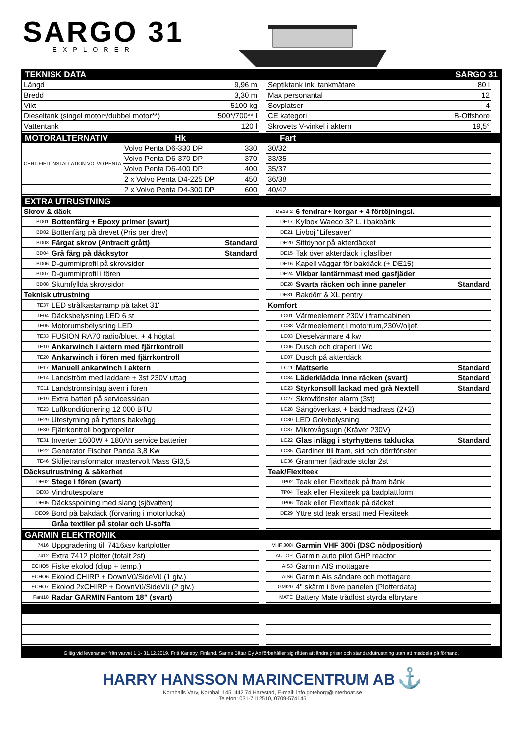SARGO 31
EXPLORER
TEKNISK DATA SARGO 31
| Längd | 9,96 m |
| Bredd | 3,30 m |
| Vikt | 5100 kg |
| Dieseltank (singel motor*/dubbel motor**) | 500*/700** l |
| Vattentank | 120 l |
| Septiktank inkl tankmätare | 80 l |
| Max personantal | 12 |
| Sovplatser | 4 |
| CE kategori | B-Offshore |
| Skrovets V-vinkel i aktern | 19,5° |
MOTORALTERNATIV Hk Fart
| CERTIFIED INSTALLATION VOLVO PENTA | Volvo Penta D6-330 DP | 330 |
| | Volvo Penta D6-370 DP | 370 |
| | Volvo Penta D6-400 DP | 400 |
| | 2 x Volvo Penta D4-225 DP | 450 |
| | 2 x Volvo Penta D4-300 DP | 600 |
| 30/32 |
| 33/35 |
| 35/37 |
| 36/38 |
| 40/42 |
EXTRA UTRUSTNING
| Skrov & däck | | |
| BD01 | Bottenfärg + Epoxy primer (svart) | |
| BD02 | Bottenfärg på drevet (Pris per drev) | |
| BD03 | Färgat skrov (Antracit grått) | Standard |
| BD04 | Grå färg på däcksytor | Standard |
| BD06 | D-gummiprofil på skrovsidor | |
| BD07 | D-gummiprofil i fören | |
| BD08 | Skumfyllda skrovsidor | |
| Teknisk utrustning | | |
| TE37 | LED strålkastarramp på taket 31' | |
| TE04 | Däcksbelysning LED 6 st | |
| TE05 | Motorumsbelysning LED | |
| TE33 | FUSION RA70 radio/bluet. + 4 högtal. | |
| TE10 | Ankarwinch i aktern med fjärrkontroll | |
| TE20 | Ankarwinch i fören med fjärrkontroll | |
| TE17 | Manuell ankarwinch i aktern | |
| TE14 | Landström med laddare + 3st 230V uttag | |
| TE11 | Landströmsintag även i fören | |
| TE19 | Extra batteri på servicessidan | |
| TE23 | Luftkonditionering 12 000 BTU | |
| TE29 | Utestyrning på hyttens bakvägg | |
| TE30 | Fjärrkontroll bogpropeller | |
| TE31 | Inverter 1600W + 180Ah service batterier | |
| TE22 | Generator Fischer Panda 3,8 Kw | |
| TE46 | Skiljetransformator mastervolt Mass GI3,5 | |
| Däcksutrustning & säkerhet | | |
| DE02 | Stege i fören (svart) | |
| DE03 | Vindrutespolare | |
| DE05 | Däcksspolning med slang (sjövatten) | |
| DEO9 | Bord på bakdäck (förvaring i motorlucka) | |
| | Gråa textiler på stolar och U-soffa | |
| DE13-2 | 6 fendrar+ korgar + 4 förtöjningsl. | |
| DE17 | Kylbox Waeco 32 L. i bakbänk | |
| DE21 | Livboj "Lifesaver" | |
| DE20 | Sittdynor på akterdäcket | |
| DE15 | Tak över akterdäck i glasfiber | |
| DE16 | Kapell väggar för bakdäck (+ DE15) | |
| DE24 | Vikbar lantärnmast med gasfjäder | |
| DE28 | Svarta räcken och inne paneler | Standard |
| DE31 | Bakdörr & XL pentry | |
| Komfort | | |
| LC01 | Värmeelement 230V i framcabinen | |
| LC38 | Värmeelement i motorrum,230V/oljef. | |
| LC03 | Dieselvärmare 4 kw | |
| LC06 | Dusch och draperi i Wc | |
| LC07 | Dusch på akterdäck | |
| LC11 | Mattserie | Standard |
| LC34 | Läderklädda inne räcken (svart) | Standard |
| LC23 | Styrkonsoll lackad med grå Nextell | Standard |
| LC27 | Skrovfönster alarm (3st) | |
| LC28 | Sängöverkast + bäddmadrass (2+2) | |
| LC30 | LED Golvbelysning | |
| LC37 | Mikrovågsugn (Kräver 230V) | |
| LC22 | Glas inlägg i styrhyttens taklucka | Standard |
| LC35 | Gardiner till fram, sid och dörrfönster | |
| LC36 | Grammer fjädrade stolar 2st | |
| Teak/Flexiteek | | |
| TP02 | Teak eller Flexiteek på fram bänk | |
| TP04 | Teak eller Flexiteek på badplattform | |
| TP06 | Teak eller Flexiteek på däcket | |
| DE29 | Yttre std teak ersatt med Flexiteek | |
GARMIN ELEKTRONIK
| 7416 | Uppgradering till 7416xsv kartplotter |
| 7412 | Extra 7412 plotter (totalt 2st) |
| ECHO5 | Fiske ekolod (djup + temp.) |
| ECHO6 | Ekolod CHIRP + DownVü/SideVü (1 giv.) |
| ECHO7 | Ekolod 2xCHIRP + DownVü/SideVü (2 giv.) |
| Fant18 | Radar GARMIN Fantom 18" (svart) |
| VHF 300i | Garmin VHF 300i (DSC nödposition) |
| AUTOP | Garmin auto pilot GHP reactor |
| AIS3 | Garmin AIS mottagare |
| AIS6 | Garmin Ais sändare och mottagare |
| GMI20 | 4" skärm i övre panelen (Plotterdata) |
| MATE | Battery Mate trådlöst styrda elbrytare |
Giltig vid leveranser från varvet 1.1- 31.12.2019. Fritt Karleby, Finland. Sarins Båtar Oy Ab förbehåller sig rätten att ändra priser och standardutrustning utan att meddela på förhand.
HARRY HANSSON MARINCENTRUM AB ⚓
Kornhalls Varv, Kornhall 145, 442 74 Harestad, E-mail: info.goteborg@interboat.se
Telefon: 031-7112510, 0709-574145